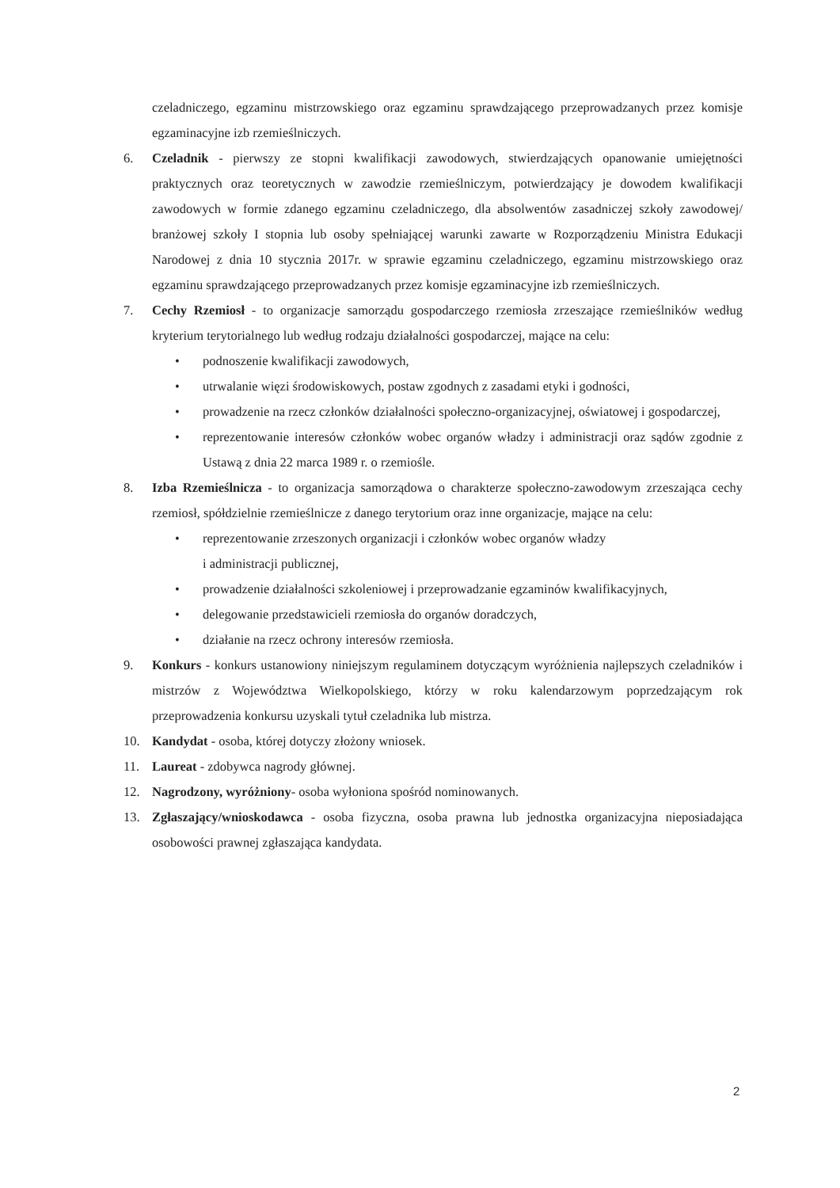czeladniczego, egzaminu mistrzowskiego oraz egzaminu sprawdzającego przeprowadzanych przez komisje egzaminacyjne izb rzemieślniczych.
6. Czeladnik - pierwszy ze stopni kwalifikacji zawodowych, stwierdzających opanowanie umiejętności praktycznych oraz teoretycznych w zawodzie rzemieślniczym, potwierdzający je dowodem kwalifikacji zawodowych w formie zdanego egzaminu czeladniczego, dla absolwentów zasadniczej szkoły zawodowej/ branżowej szkoły I stopnia lub osoby spełniającej warunki zawarte w Rozporządzeniu Ministra Edukacji Narodowej z dnia 10 stycznia 2017r. w sprawie egzaminu czeladniczego, egzaminu mistrzowskiego oraz egzaminu sprawdzającego przeprowadzanych przez komisje egzaminacyjne izb rzemieślniczych.
7. Cechy Rzemiosł - to organizacje samorządu gospodarczego rzemiosła zrzeszające rzemieślników według kryterium terytorialnego lub według rodzaju działalności gospodarczej, mające na celu:
• podnoszenie kwalifikacji zawodowych,
• utrwalanie więzi środowiskowych, postaw zgodnych z zasadami etyki i godności,
• prowadzenie na rzecz członków działalności społeczno-organizacyjnej, oświatowej i gospodarczej,
• reprezentowanie interesów członków wobec organów władzy i administracji oraz sądów zgodnie z Ustawą z dnia 22 marca 1989 r. o rzemiośle.
8. Izba Rzemieślnicza - to organizacja samorządowa o charakterze społeczno-zawodowym zrzeszająca cechy rzemiosł, spółdzielnie rzemieślnicze z danego terytorium oraz inne organizacje, mające na celu:
• reprezentowanie zrzeszonych organizacji i członków wobec organów władzy
i administracji publicznej,
• prowadzenie działalności szkoleniowej i przeprowadzanie egzaminów kwalifikacyjnych,
• delegowanie przedstawicieli rzemiosła do organów doradczych,
• działanie na rzecz ochrony interesów rzemiosła.
9. Konkurs - konkurs ustanowiony niniejszym regulaminem dotyczącym wyróżnienia najlepszych czeladników i mistrzów z Województwa Wielkopolskiego, którzy w roku kalendarzowym poprzedzającym rok przeprowadzenia konkursu uzyskali tytuł czeladnika lub mistrza.
10. Kandydat - osoba, której dotyczy złożony wniosek.
11. Laureat - zdobywca nagrody głównej.
12. Nagrodzony, wyróżniony- osoba wyłoniona spośród nominowanych.
13. Zgłaszający/wnioskodawca - osoba fizyczna, osoba prawna lub jednostka organizacyjna nieposiadająca osobowości prawnej zgłaszająca kandydata.
2